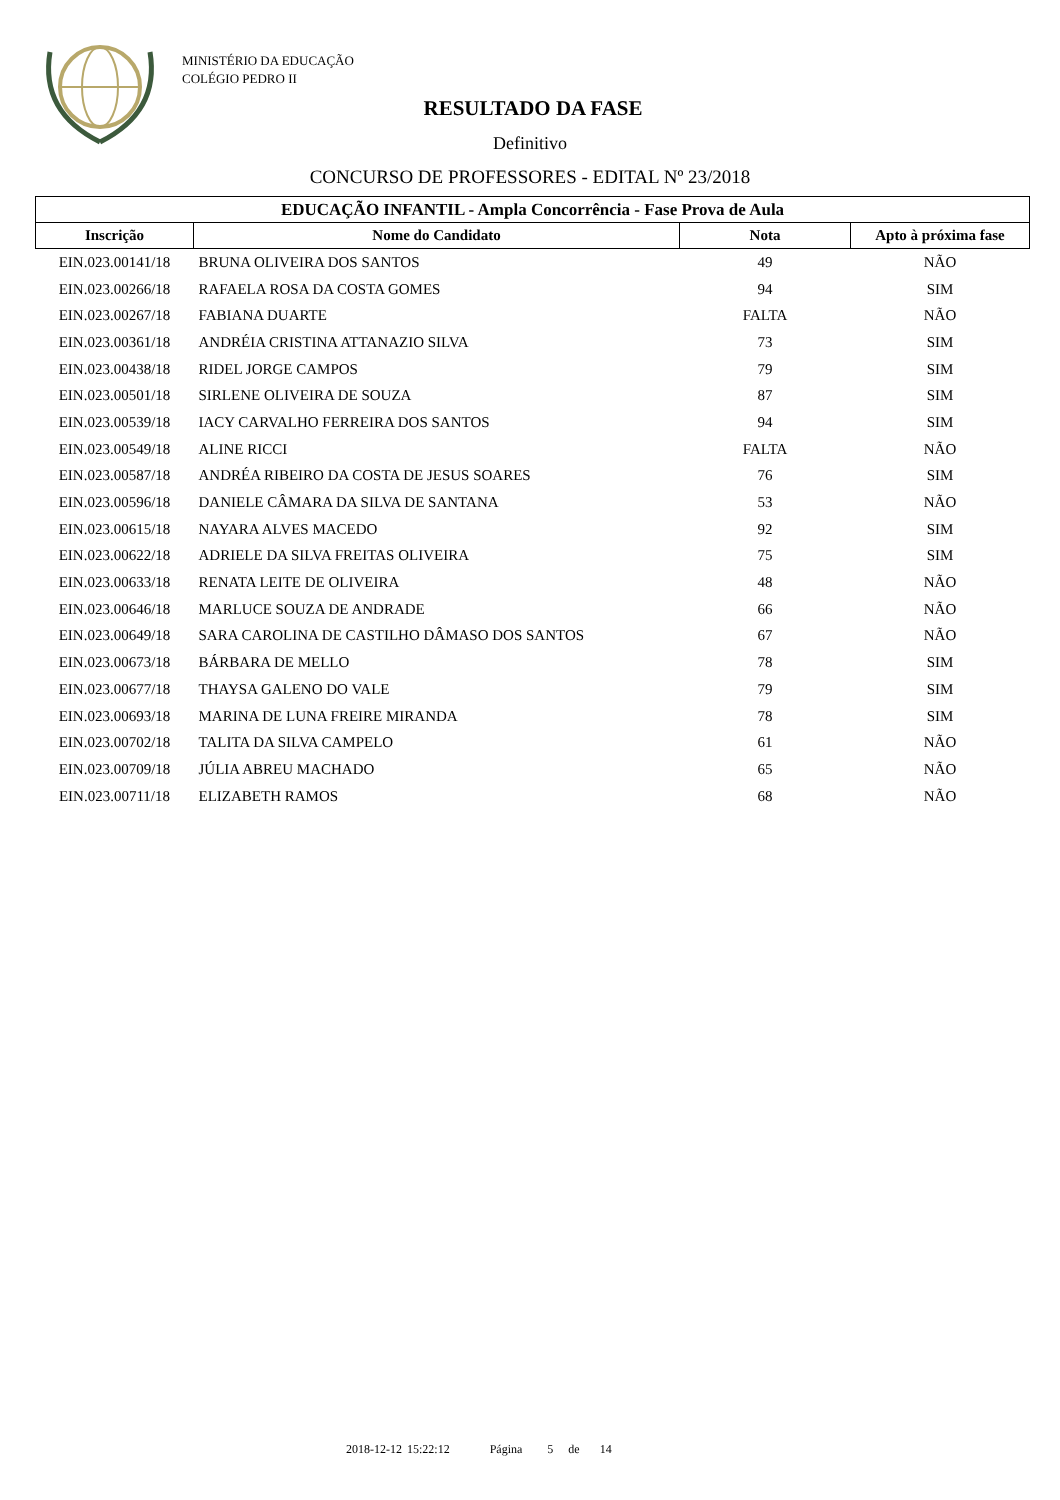MINISTÉRIO DA EDUCAÇÃO
COLÉGIO PEDRO II
RESULTADO DA FASE
Definitivo
CONCURSO DE PROFESSORES - EDITAL Nº 23/2018
| EDUCAÇÃO INFANTIL - Ampla Concorrência - Fase Prova de Aula | | | |
| --- | --- | --- | --- |
| Inscrição | Nome do Candidato | Nota | Apto à próxima fase |
| EIN.023.00141/18 | BRUNA OLIVEIRA DOS SANTOS | 49 | NÃO |
| EIN.023.00266/18 | RAFAELA ROSA DA COSTA GOMES | 94 | SIM |
| EIN.023.00267/18 | FABIANA DUARTE | FALTA | NÃO |
| EIN.023.00361/18 | ANDRÉIA CRISTINA ATTANAZIO SILVA | 73 | SIM |
| EIN.023.00438/18 | RIDEL JORGE CAMPOS | 79 | SIM |
| EIN.023.00501/18 | SIRLENE OLIVEIRA DE SOUZA | 87 | SIM |
| EIN.023.00539/18 | IACY CARVALHO FERREIRA DOS SANTOS | 94 | SIM |
| EIN.023.00549/18 | ALINE RICCI | FALTA | NÃO |
| EIN.023.00587/18 | ANDRÉA RIBEIRO DA COSTA DE JESUS SOARES | 76 | SIM |
| EIN.023.00596/18 | DANIELE CÂMARA DA SILVA DE SANTANA | 53 | NÃO |
| EIN.023.00615/18 | NAYARA ALVES MACEDO | 92 | SIM |
| EIN.023.00622/18 | ADRIELE DA SILVA FREITAS OLIVEIRA | 75 | SIM |
| EIN.023.00633/18 | RENATA LEITE DE OLIVEIRA | 48 | NÃO |
| EIN.023.00646/18 | MARLUCE SOUZA DE ANDRADE | 66 | NÃO |
| EIN.023.00649/18 | SARA CAROLINA DE CASTILHO DÂMASO DOS SANTOS | 67 | NÃO |
| EIN.023.00673/18 | BÁRBARA DE MELLO | 78 | SIM |
| EIN.023.00677/18 | THAYSA GALENO DO VALE | 79 | SIM |
| EIN.023.00693/18 | MARINA DE LUNA FREIRE MIRANDA | 78 | SIM |
| EIN.023.00702/18 | TALITA DA SILVA CAMPELO | 61 | NÃO |
| EIN.023.00709/18 | JÚLIA ABREU MACHADO | 65 | NÃO |
| EIN.023.00711/18 | ELIZABETH RAMOS | 68 | NÃO |
2018-12-12 15:22:12 Página 5 de 14